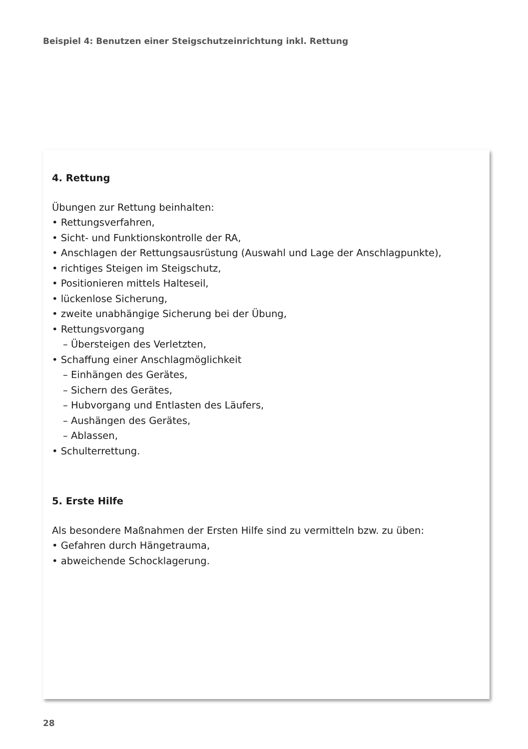Beispiel 4: Benutzen einer Steigschutzeinrichtung inkl. Rettung
4. Rettung
Übungen zur Rettung beinhalten:
• Rettungsverfahren,
• Sicht- und Funktionskontrolle der RA,
• Anschlagen der Rettungsausrüstung (Auswahl und Lage der Anschlagpunkte),
• richtiges Steigen im Steigschutz,
• Positionieren mittels Halteseil,
• lückenlose Sicherung,
• zweite unabhängige Sicherung bei der Übung,
• Rettungsvorgang
– Übersteigen des Verletzten,
• Schaffung einer Anschlagmöglichkeit
– Einhängen des Gerätes,
– Sichern des Gerätes,
– Hubvorgang und Entlasten des Läufers,
– Aushängen des Gerätes,
– Ablassen,
• Schulterrettung.
5. Erste Hilfe
Als besondere Maßnahmen der Ersten Hilfe sind zu vermitteln bzw. zu üben:
• Gefahren durch Hängetrauma,
• abweichende Schocklagerung.
28